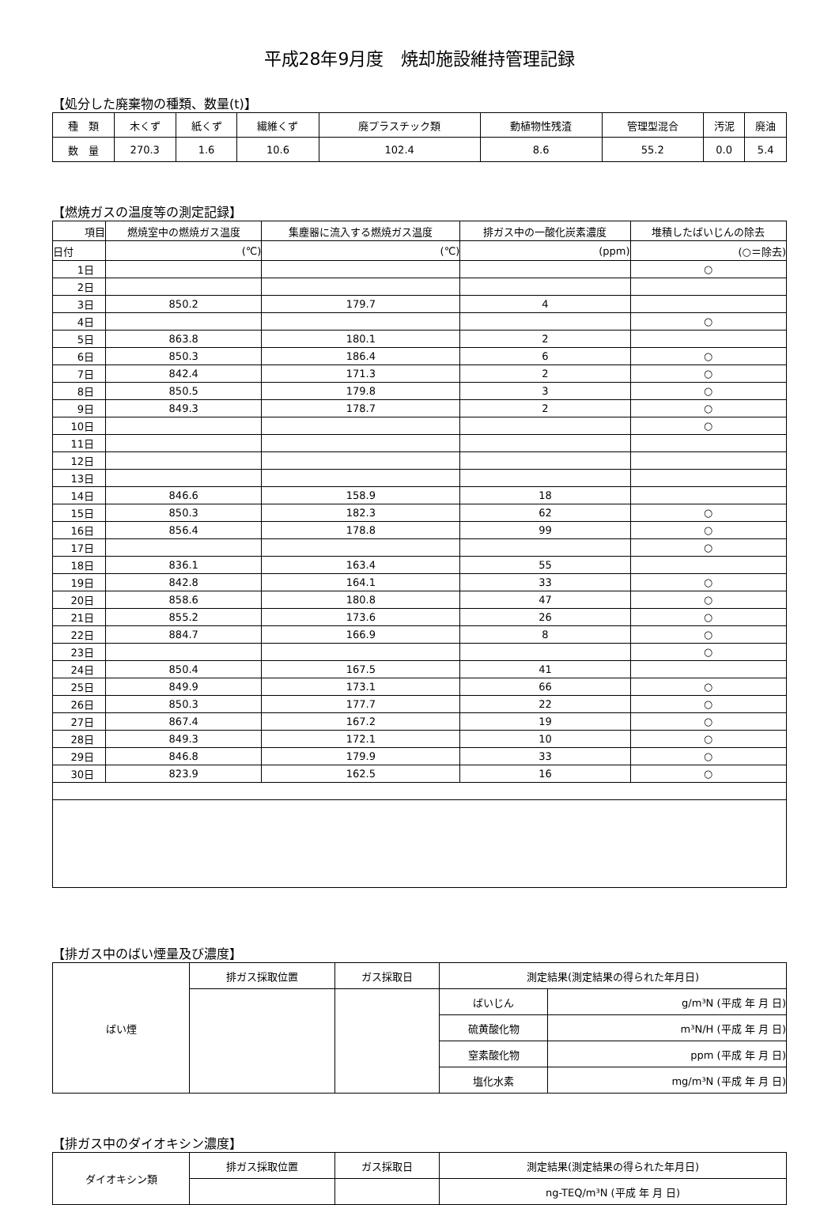平成28年9月度　焼却施設維持管理記録
【処分した廃棄物の種類、数量(t)】
| 種 類 | 木くず | 紙くず | 繊維くず | 廃プラスチック類 | 動植物性残渣 | 管理型混合 | 汚泥 | 廃油 |
| 数 量 | 270.3 | 1.6 | 10.6 | 102.4 | 8.6 | 55.2 | 0.0 | 5.4 |
【燃焼ガスの温度等の測定記録】
| 項目 | 燃焼室中の燃焼ガス温度 | 集塵器に流入する燃焼ガス温度 | 排ガス中の一酸化炭素濃度 | 堆積したばいじんの除去 |
| --- | --- | --- | --- | --- |
| 日付 | (℃) | (℃) | (ppm) | (○＝除去) |
| 1日 | | | | ○ |
| 2日 | | | | |
| 3日 | 850.2 | 179.7 | 4 | |
| 4日 | | | | ○ |
| 5日 | 863.8 | 180.1 | 2 | |
| 6日 | 850.3 | 186.4 | 6 | ○ |
| 7日 | 842.4 | 171.3 | 2 | ○ |
| 8日 | 850.5 | 179.8 | 3 | ○ |
| 9日 | 849.3 | 178.7 | 2 | ○ |
| 10日 | | | | ○ |
| 11日 | | | | |
| 12日 | | | | |
| 13日 | | | | |
| 14日 | 846.6 | 158.9 | 18 | |
| 15日 | 850.3 | 182.3 | 62 | ○ |
| 16日 | 856.4 | 178.8 | 99 | ○ |
| 17日 | | | | ○ |
| 18日 | 836.1 | 163.4 | 55 | |
| 19日 | 842.8 | 164.1 | 33 | ○ |
| 20日 | 858.6 | 180.8 | 47 | ○ |
| 21日 | 855.2 | 173.6 | 26 | ○ |
| 22日 | 884.7 | 166.9 | 8 | ○ |
| 23日 | | | | ○ |
| 24日 | 850.4 | 167.5 | 41 | |
| 25日 | 849.9 | 173.1 | 66 | ○ |
| 26日 | 850.3 | 177.7 | 22 | ○ |
| 27日 | 867.4 | 167.2 | 19 | ○ |
| 28日 | 849.3 | 172.1 | 10 | ○ |
| 29日 | 846.8 | 179.9 | 33 | ○ |
| 30日 | 823.9 | 162.5 | 16 | ○ |
【排ガス中のばい煙量及び濃度】
| ばい煙 | 排ガス採取位置 | ガス採取日 | 測定結果(測定結果の得られた年月日) | |
| | | | ばいじん | g/m³N (平成 年 月 日) |
| | | | 硫黄酸化物 | m³N/H (平成 年 月 日) |
| | | | 窒素酸化物 | ppm (平成 年 月 日) |
| | | | 塩化水素 | mg/m³N (平成 年 月 日) |
【排ガス中のダイオキシン濃度】
| ダイオキシン類 | 排ガス採取位置 | ガス採取日 | 測定結果(測定結果の得られた年月日) |
| | | | ng-TEQ/m³N (平成 年 月 日) |